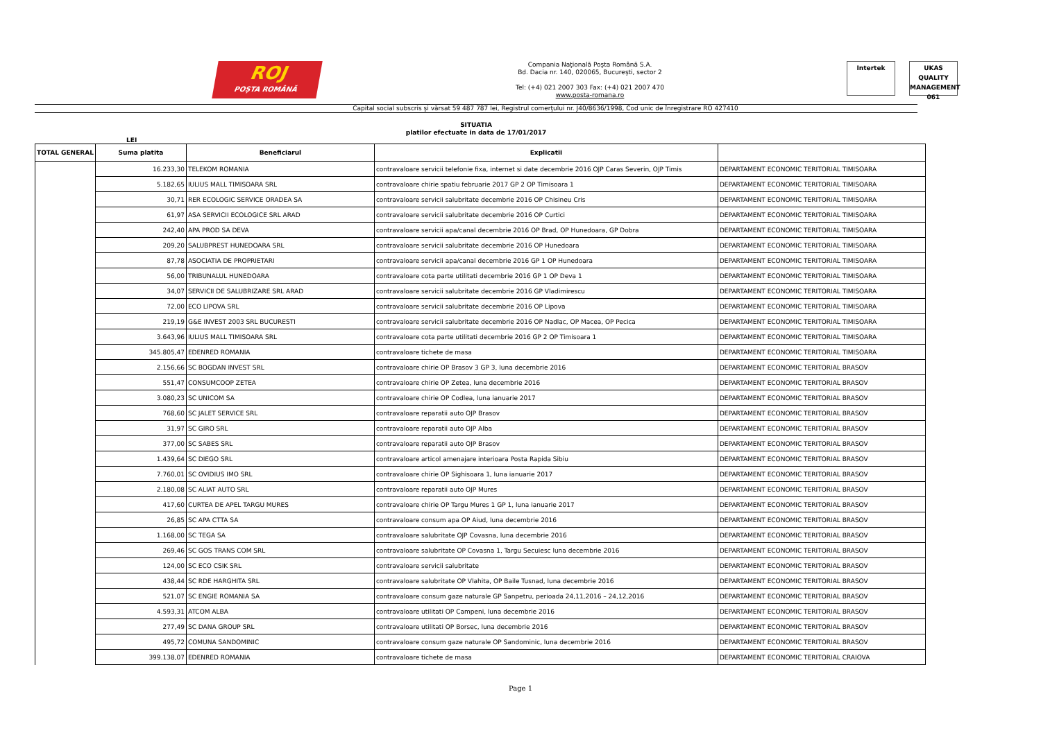ROJ
POȘTA ROMÂNĂ
Compania Naţională Poşta Română S.A.
Bd. Dacia nr. 140, 020065, Bucureşti, sector 2
Tel: (+4) 021 2007 303 Fax: (+4) 021 2007 470
www.posta-romana.ro
Intertek UKAS
QUALITY MANAGEMENT
061
Capital social subscris şi vărsat 59 487 787 lei, Registrul comerţului nr. J40/8636/1998, Cod unic de înregistrare RO 427410
SITUATIA
platilor efectuate in data de 17/01/2017
LEI
| TOTAL GENERAL | Suma platita | Beneficiarul | Explicatii | |
| --- | --- | --- | --- | --- |
| | 16.233,30 | TELEKOM ROMANIA | contravaloare servicii telefonie fixa, internet si date decembrie 2016 OJP Caras Severin, OJP Timis | DEPARTAMENT ECONOMIC TERITORIAL TIMISOARA |
| | 5.182,65 | IULIUS MALL TIMISOARA SRL | contravaloare chirie spatiu februarie 2017 GP 2 OP Timisoara 1 | DEPARTAMENT ECONOMIC TERITORIAL TIMISOARA |
| | 30,71 | RER ECOLOGIC SERVICE ORADEA SA | contravaloare servicii salubritate decembrie 2016 OP Chisineu Cris | DEPARTAMENT ECONOMIC TERITORIAL TIMISOARA |
| | 61,97 | ASA SERVICII ECOLOGICE SRL ARAD | contravaloare servicii salubritate decembrie 2016 OP Curtici | DEPARTAMENT ECONOMIC TERITORIAL TIMISOARA |
| | 242,40 | APA PROD SA DEVA | contravaloare servicii apa/canal decembrie 2016 OP Brad, OP Hunedoara, GP Dobra | DEPARTAMENT ECONOMIC TERITORIAL TIMISOARA |
| | 209,20 | SALUBPREST HUNEDOARA SRL | contravaloare servicii salubritate decembrie 2016 OP Hunedoara | DEPARTAMENT ECONOMIC TERITORIAL TIMISOARA |
| | 87,78 | ASOCIATIA DE PROPRIETARI | contravaloare servicii apa/canal decembrie 2016 GP 1 OP Hunedoara | DEPARTAMENT ECONOMIC TERITORIAL TIMISOARA |
| | 56,00 | TRIBUNALUL HUNEDOARA | contravaloare cota parte utilitati decembrie 2016 GP 1 OP Deva 1 | DEPARTAMENT ECONOMIC TERITORIAL TIMISOARA |
| | 34,07 | SERVICII DE SALUBRIZARE SRL ARAD | contravaloare servicii salubritate decembrie 2016 GP Vladimirescu | DEPARTAMENT ECONOMIC TERITORIAL TIMISOARA |
| | 72,00 | ECO LIPOVA SRL | contravaloare servicii salubritate decembrie 2016 OP Lipova | DEPARTAMENT ECONOMIC TERITORIAL TIMISOARA |
| | 219,19 | G&E INVEST 2003 SRL BUCURESTI | contravaloare servicii salubritate decembrie 2016 OP Nadlac, OP Macea, OP Pecica | DEPARTAMENT ECONOMIC TERITORIAL TIMISOARA |
| | 3.643,96 | IULIUS MALL TIMISOARA SRL | contravaloare cota parte utilitati decembrie 2016 GP 2 OP Timisoara 1 | DEPARTAMENT ECONOMIC TERITORIAL TIMISOARA |
| | 345.805,47 | EDENRED ROMANIA | contravaloare tichete de masa | DEPARTAMENT ECONOMIC TERITORIAL TIMISOARA |
| | 2.156,66 | SC BOGDAN INVEST SRL | contravaloare chirie OP Brasov 3 GP 3, luna decembrie 2016 | DEPARTAMENT ECONOMIC TERITORIAL BRASOV |
| | 551,47 | CONSUMCOOP ZETEA | contravaloare chirie OP Zetea, luna decembrie 2016 | DEPARTAMENT ECONOMIC TERITORIAL BRASOV |
| | 3.080,23 | SC UNICOM SA | contravaloare chirie OP Codlea, luna ianuarie 2017 | DEPARTAMENT ECONOMIC TERITORIAL BRASOV |
| | 768,60 | SC JALET SERVICE SRL | contravaloare reparatii auto OJP Brasov | DEPARTAMENT ECONOMIC TERITORIAL BRASOV |
| | 31,97 | SC GIRO SRL | contravaloare reparatii auto OJP Alba | DEPARTAMENT ECONOMIC TERITORIAL BRASOV |
| | 377,00 | SC SABES SRL | contravaloare reparatii auto OJP Brasov | DEPARTAMENT ECONOMIC TERITORIAL BRASOV |
| | 1.439,64 | SC DIEGO SRL | contravaloare articol amenajare interioara Posta Rapida Sibiu | DEPARTAMENT ECONOMIC TERITORIAL BRASOV |
| | 7.760,01 | SC OVIDIUS IMO SRL | contravaloare chirie OP Sighisoara 1, luna ianuarie 2017 | DEPARTAMENT ECONOMIC TERITORIAL BRASOV |
| | 2.180,08 | SC ALIAT AUTO SRL | contravaloare reparatii auto OJP Mures | DEPARTAMENT ECONOMIC TERITORIAL BRASOV |
| | 417,60 | CURTEA DE APEL TARGU MURES | contravaloare chirie OP Targu Mures 1 GP 1, luna ianuarie 2017 | DEPARTAMENT ECONOMIC TERITORIAL BRASOV |
| | 26,85 | SC APA CTTA SA | contravaloare consum apa OP Aiud, luna decembrie 2016 | DEPARTAMENT ECONOMIC TERITORIAL BRASOV |
| | 1.168,00 | SC TEGA SA | contravaloare salubritate OJP Covasna, luna decembrie 2016 | DEPARTAMENT ECONOMIC TERITORIAL BRASOV |
| | 269,46 | SC GOS TRANS COM SRL | contravaloare salubritate OP Covasna 1, Targu Secuiesc luna decembrie 2016 | DEPARTAMENT ECONOMIC TERITORIAL BRASOV |
| | 124,00 | SC ECO CSIK SRL | contravaloare servicii salubritate | DEPARTAMENT ECONOMIC TERITORIAL BRASOV |
| | 438,44 | SC RDE HARGHITA SRL | contravaloare salubritate OP Vlahita, OP Baile Tusnad, luna decembrie 2016 | DEPARTAMENT ECONOMIC TERITORIAL BRASOV |
| | 521,07 | SC ENGIE ROMANIA SA | contravaloare consum gaze naturale GP Sanpetru, perioada 24,11,2016 – 24,12,2016 | DEPARTAMENT ECONOMIC TERITORIAL BRASOV |
| | 4.593,31 | ATCOM ALBA | contravaloare utilitati OP Campeni, luna decembrie 2016 | DEPARTAMENT ECONOMIC TERITORIAL BRASOV |
| | 277,49 | SC DANA GROUP SRL | contravaloare utilitati OP Borsec, luna decembrie 2016 | DEPARTAMENT ECONOMIC TERITORIAL BRASOV |
| | 495,72 | COMUNA SANDOMINIC | contravaloare consum gaze naturale OP Sandominic, luna decembrie 2016 | DEPARTAMENT ECONOMIC TERITORIAL BRASOV |
| | 399.138,07 | EDENRED ROMANIA | contravaloare tichete de masa | DEPARTAMENT ECONOMIC TERITORIAL CRAIOVA |
Page 1